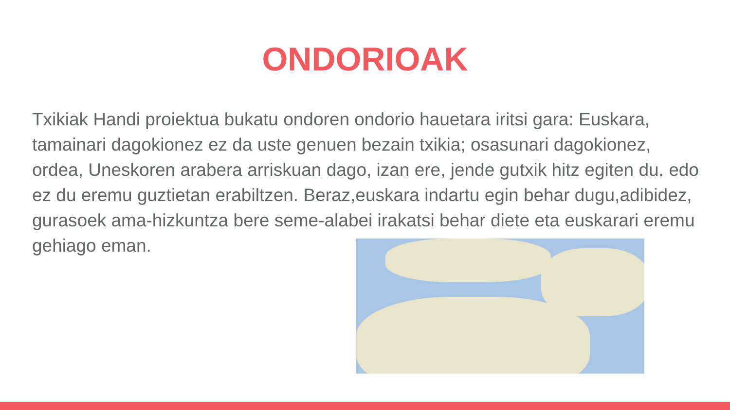ONDORIOAK
Txikiak Handi proiektua bukatu ondoren ondorio hauetara iritsi gara: Euskara, tamainari dagokionez ez da uste genuen bezain txikia; osasunari dagokionez, ordea, Uneskoren arabera arriskuan dago, izan ere, jende gutxik hitz egiten du. edo ez du eremu guztietan erabiltzen. Beraz,euskara indartu egin behar dugu,adibidez, gurasoek ama-hizkuntza bere seme-alabei irakatsi behar diete eta euskarari eremu gehiago eman.